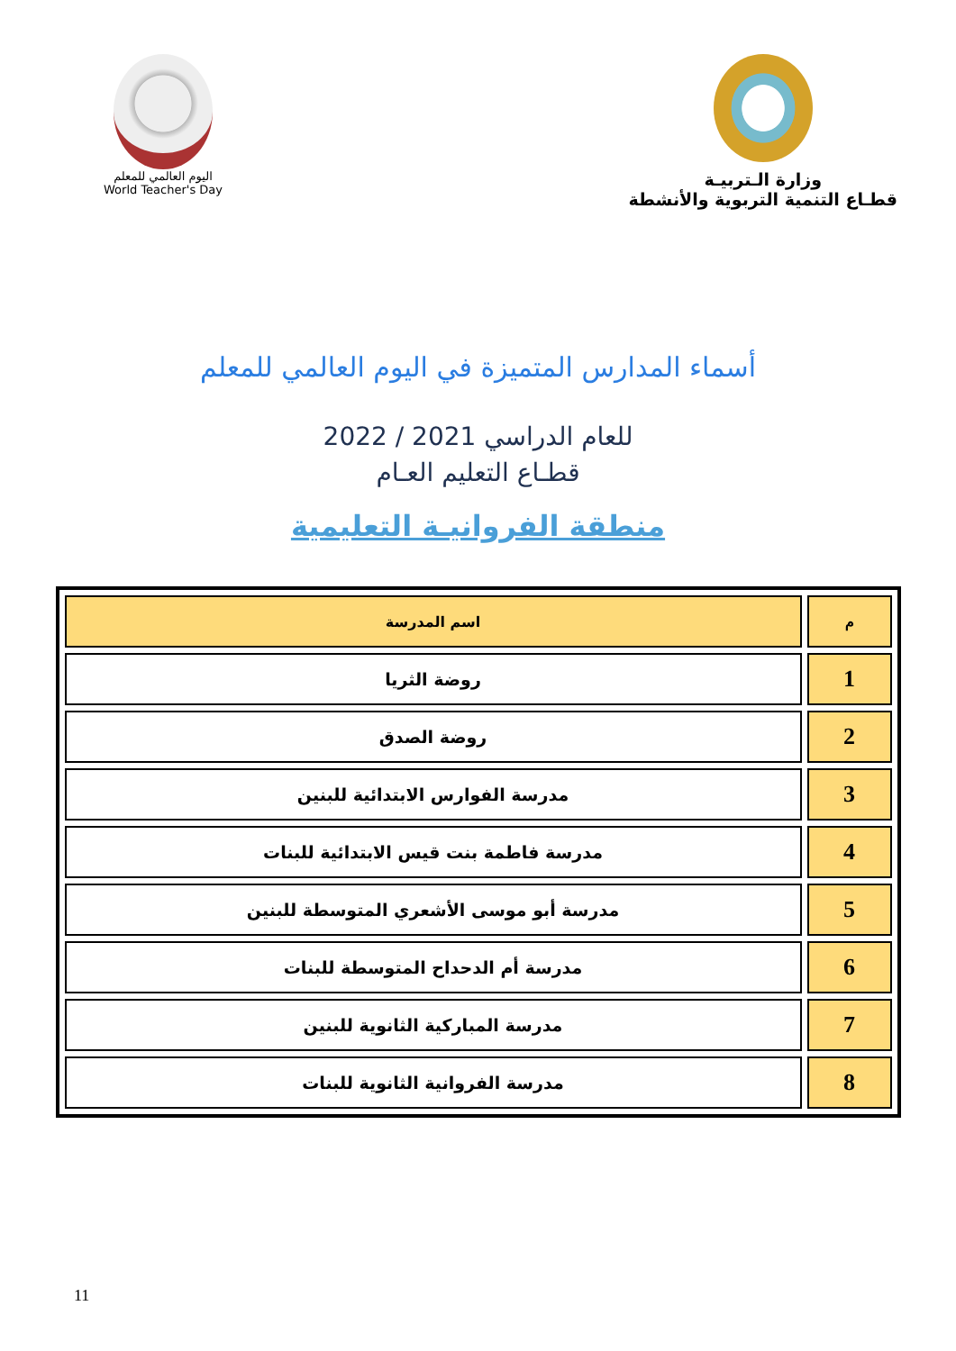اليوم العالمي للمعلم
World Teacher's Day
وزارة الـتربيـة
قطـاع التنمية التربوية والأنشطة
أسماء المدارس المتميزة في اليوم العالمي للمعلم
للعام الدراسي 2021 / 2022
قطـاع التعليم العـام
منطقة الفروانيـة التعليمية
| م | اسم المدرسة |
| --- | --- |
| 1 | روضة الثريا |
| 2 | روضة الصدق |
| 3 | مدرسة الفوارس الابتدائية للبنين |
| 4 | مدرسة فاطمة بنت قيس الابتدائية للبنات |
| 5 | مدرسة أبو موسى الأشعري المتوسطة للبنين |
| 6 | مدرسة أم الدحداح المتوسطة للبنات |
| 7 | مدرسة المباركية الثانوية للبنين |
| 8 | مدرسة الفروانية الثانوية للبنات |
11